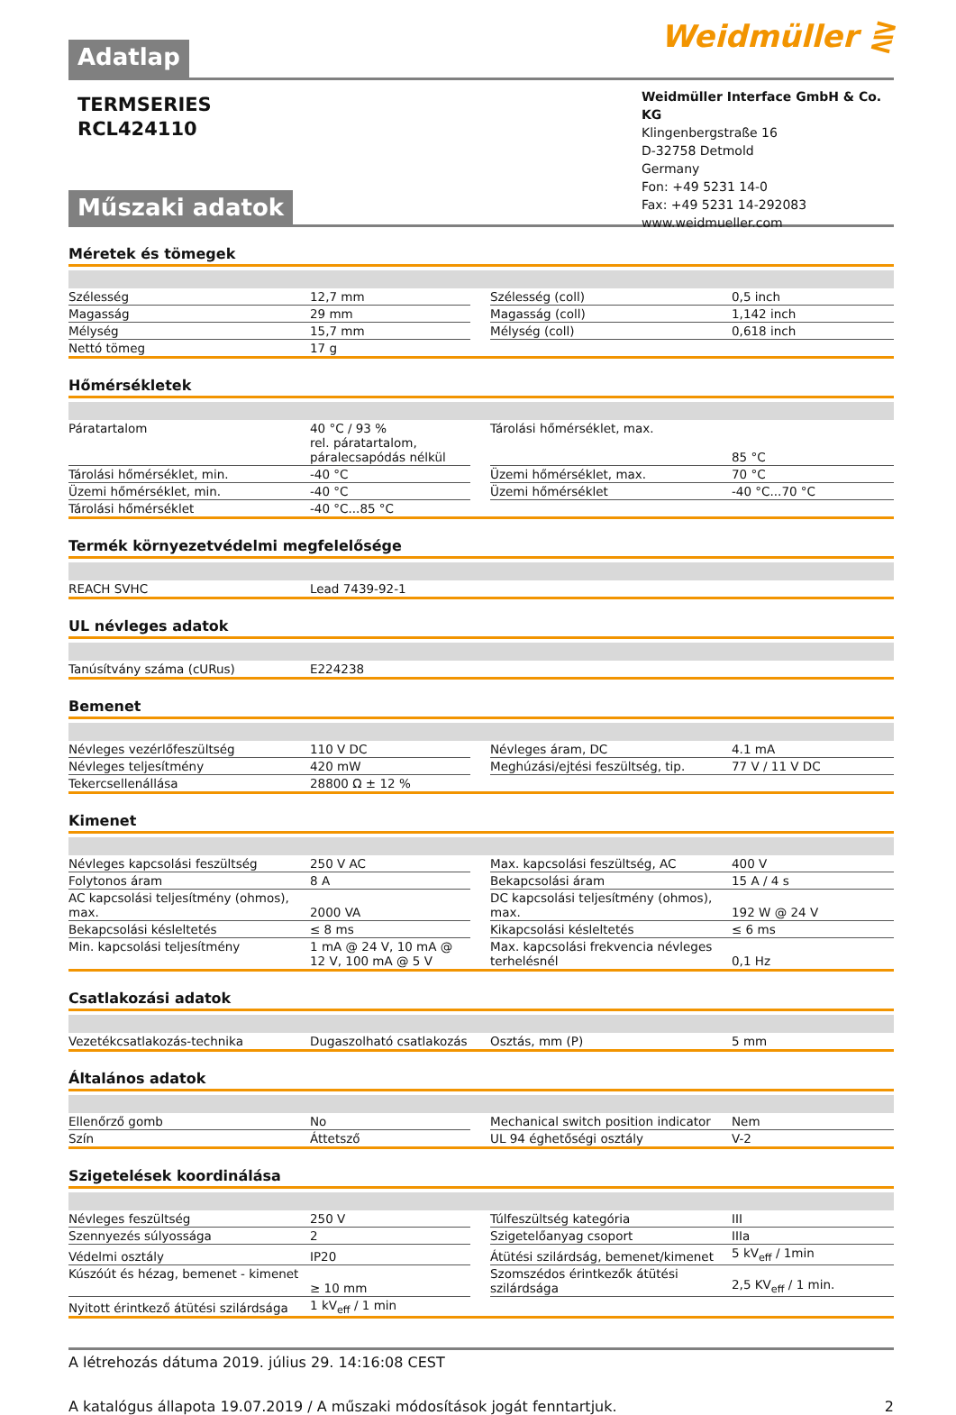Adatlap
Weidmüller ⋛
TERMSERIES
RCL424110
Műszaki adatok
Weidmüller Interface GmbH & Co. KG
Klingenbergstraße 16
D-32758 Detmold
Germany
Fon: +49 5231 14-0
Fax: +49 5231 14-292083
www.weidmueller.com
Méretek és tömegek
| Szélesség | 12,7 mm | | Szélesség (coll) | 0,5 inch |
| Magasság | 29 mm | | Magasság (coll) | 1,142 inch |
| Mélység | 15,7 mm | | Mélység (coll) | 0,618 inch |
| Nettó tömeg | 17 g | | | |
Hőmérsékletek
| Páratartalom | 40 °C / 93 % rel. páratartalom, páralecsapódás nélkül | | Tárolási hőmérséklet, max. | 85 °C |
| Tárolási hőmérséklet, min. | -40 °C | | Üzemi hőmérséklet, max. | 70 °C |
| Üzemi hőmérséklet, min. | -40 °C | | Üzemi hőmérséklet | -40 °C...70 °C |
| Tárolási hőmérséklet | -40 °C...85 °C | | | |
Termék környezetvédelmi megfelelősége
| REACH SVHC | Lead 7439-92-1 |
UL névleges adatok
| Tanúsítvány száma (cURus) | E224238 |
Bemenet
| Névleges vezérlőfeszültség | 110 V DC | | Névleges áram, DC | 4.1 mA |
| Névleges teljesítmény | 420 mW | | Meghúzási/ejtési feszültség, tip. | 77 V / 11 V DC |
| Tekercsellenállása | 28800 Ω ± 12 % | | | |
Kimenet
| Névleges kapcsolási feszültség | 250 V AC | | Max. kapcsolási feszültség, AC | 400 V |
| Folytonos áram | 8 A | | Bekapcsolási áram | 15 A / 4 s |
| AC kapcsolási teljesítmény (ohmos), max. | 2000 VA | | DC kapcsolási teljesítmény (ohmos), max. | 192 W @ 24 V |
| Bekapcsolási késleltetés | ≤ 8 ms | | Kikapcsolási késleltetés | ≤ 6 ms |
| Min. kapcsolási teljesítmény | 1 mA @ 24 V, 10 mA @ 12 V, 100 mA @ 5 V | | Max. kapcsolási frekvencia névleges terhelésnél | 0,1 Hz |
Csatlakozási adatok
| Vezetékcsatlakozás-technika | Dugaszolható csatlakozás | | Osztás, mm (P) | 5 mm |
Általános adatok
| Ellenőrző gomb | No | | Mechanical switch position indicator | Nem |
| Szín | Áttetsző | | UL 94 éghetőségi osztály | V-2 |
Szigetelések koordinálása
| Névleges feszültség | 250 V | | Túlfeszültség kategória | III |
| Szennyezés súlyossága | 2 | | Szigetelőanyag csoport | IIIa |
| Védelmi osztály | IP20 | | Átütési szilárdság, bemenet/kimenet | 5 kV<sub>eff</sub> / 1min |
| Kúszóút és hézag, bemenet - kimenet | ≥ 10 mm | | Szomszédos érintkezők átütési szilárdsága | 2,5 KV<sub>eff</sub> / 1 min. |
| Nyitott érintkező átütési szilárdsága | 1 kV<sub>eff</sub> / 1 min | | | |
A létrehozás dátuma 2019. július 29. 14:16:08 CEST
A katalógus állapota 19.07.2019 / A műszaki módosítások jogát fenntartjuk. 2